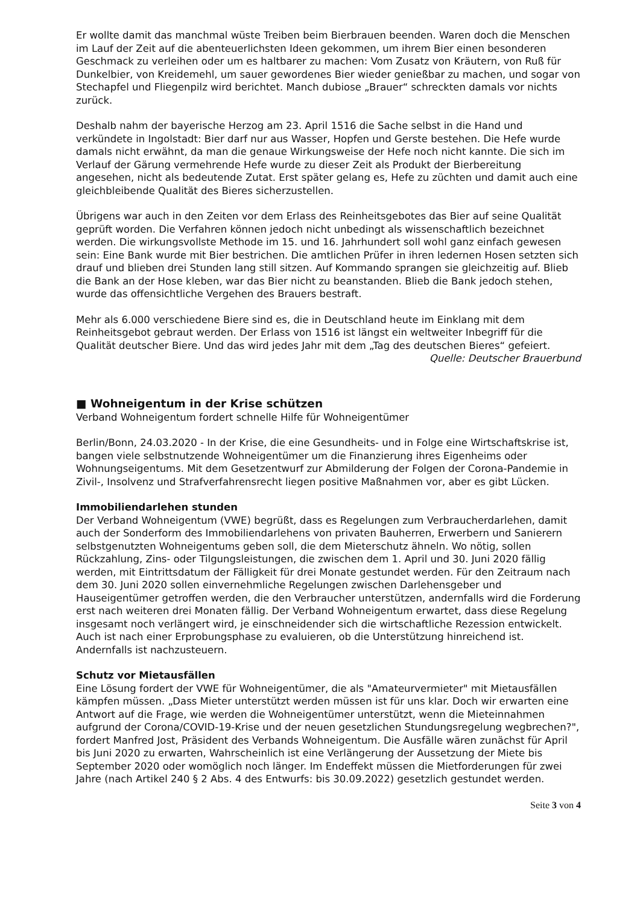Er wollte damit das manchmal wüste Treiben beim Bierbrauen beenden. Waren doch die Menschen im Lauf der Zeit auf die abenteuerlichsten Ideen gekommen, um ihrem Bier einen besonderen Geschmack zu verleihen oder um es haltbarer zu machen: Vom Zusatz von Kräutern, von Ruß für Dunkelbier, von Kreidemehl, um sauer gewordenes Bier wieder genießbar zu machen, und sogar von Stechapfel und Fliegenpilz wird berichtet. Manch dubiose „Brauer“ schreckten damals vor nichts zurück.
Deshalb nahm der bayerische Herzog am 23. April 1516 die Sache selbst in die Hand und verkündete in Ingolstadt: Bier darf nur aus Wasser, Hopfen und Gerste bestehen. Die Hefe wurde damals nicht erwähnt, da man die genaue Wirkungsweise der Hefe noch nicht kannte. Die sich im Verlauf der Gärung vermehrende Hefe wurde zu dieser Zeit als Produkt der Bierbereitung angesehen, nicht als bedeutende Zutat. Erst später gelang es, Hefe zu züchten und damit auch eine gleichbleibende Qualität des Bieres sicherzustellen.
Übrigens war auch in den Zeiten vor dem Erlass des Reinheitsgebotes das Bier auf seine Qualität geprüft worden. Die Verfahren können jedoch nicht unbedingt als wissenschaftlich bezeichnet werden. Die wirkungsvollste Methode im 15. und 16. Jahrhundert soll wohl ganz einfach gewesen sein: Eine Bank wurde mit Bier bestrichen. Die amtlichen Prüfer in ihren ledernen Hosen setzten sich drauf und blieben drei Stunden lang still sitzen. Auf Kommando sprangen sie gleichzeitig auf. Blieb die Bank an der Hose kleben, war das Bier nicht zu beanstanden. Blieb die Bank jedoch stehen, wurde das offensichtliche Vergehen des Brauers bestraft.
Mehr als 6.000 verschiedene Biere sind es, die in Deutschland heute im Einklang mit dem Reinheitsgebot gebraut werden. Der Erlass von 1516 ist längst ein weltweiter Inbegriff für die Qualität deutscher Biere. Und das wird jedes Jahr mit dem „Tag des deutschen Bieres“ gefeiert.
Quelle: Deutscher Brauerbund
■ Wohneigentum in der Krise schützen
Verband Wohneigentum fordert schnelle Hilfe für Wohneigentümer
Berlin/Bonn, 24.03.2020 - In der Krise, die eine Gesundheits- und in Folge eine Wirtschaftskrise ist, bangen viele selbstnutzende Wohneigentümer um die Finanzierung ihres Eigenheims oder Wohnungseigentums. Mit dem Gesetzentwurf zur Abmilderung der Folgen der Corona-Pandemie in Zivil-, Insolvenz und Strafverfahrensrecht liegen positive Maßnahmen vor, aber es gibt Lücken.
Immobiliendarlehen stunden
Der Verband Wohneigentum (VWE) begrüßt, dass es Regelungen zum Verbraucherdarlehen, damit auch der Sonderform des Immobiliendarlehens von privaten Bauherren, Erwerbern und Sanierern selbstgenutzten Wohneigentums geben soll, die dem Mieterschutz ähneln. Wo nötig, sollen Rückzahlung, Zins- oder Tilgungsleistungen, die zwischen dem 1. April und 30. Juni 2020 fällig werden, mit Eintrittsdatum der Fälligkeit für drei Monate gestundet werden. Für den Zeitraum nach dem 30. Juni 2020 sollen einvernehmliche Regelungen zwischen Darlehensgeber und Hauseigentümer getroffen werden, die den Verbraucher unterstützen, andernfalls wird die Forderung erst nach weiteren drei Monaten fällig. Der Verband Wohneigentum erwartet, dass diese Regelung insgesamt noch verlängert wird, je einschneidender sich die wirtschaftliche Rezession entwickelt. Auch ist nach einer Erprobungsphase zu evaluieren, ob die Unterstützung hinreichend ist. Andernfalls ist nachzusteuern.
Schutz vor Mietausfällen
Eine Lösung fordert der VWE für Wohneigentümer, die als "Amateurvermieter" mit Mietausfällen kämpfen müssen. „Dass Mieter unterstützt werden müssen ist für uns klar. Doch wir erwarten eine Antwort auf die Frage, wie werden die Wohneigentümer unterstützt, wenn die Mieteinnahmen aufgrund der Corona/COVID-19-Krise und der neuen gesetzlichen Stundungsregelung wegbrechen?", fordert Manfred Jost, Präsident des Verbands Wohneigentum. Die Ausfälle wären zunächst für April bis Juni 2020 zu erwarten, Wahrscheinlich ist eine Verlängerung der Aussetzung der Miete bis September 2020 oder womöglich noch länger. Im Endeffekt müssen die Mietforderungen für zwei Jahre (nach Artikel 240 § 2 Abs. 4 des Entwurfs: bis 30.09.2022) gesetzlich gestundet werden.
Seite 3 von 4